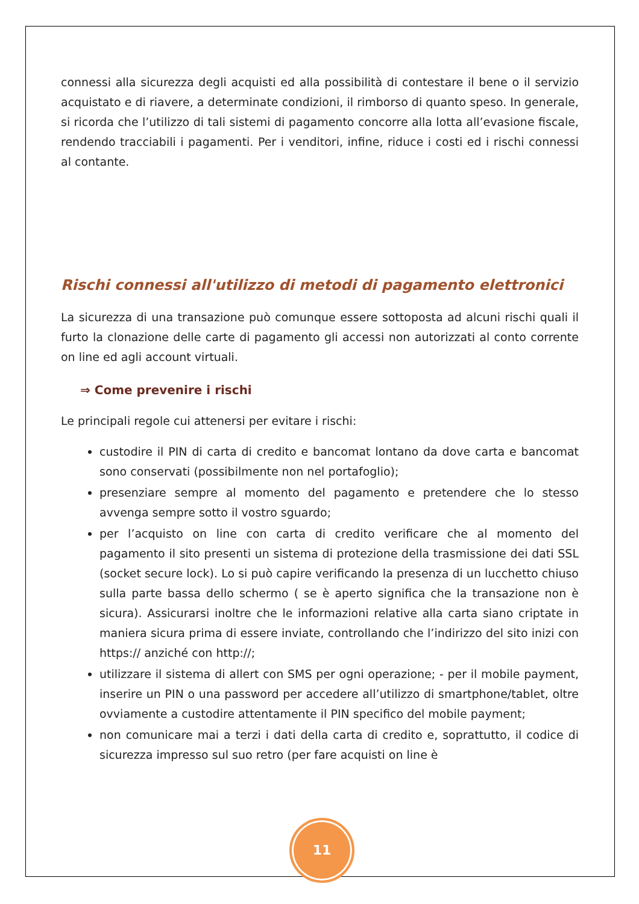connessi alla sicurezza degli acquisti ed alla possibilità di contestare il bene o il servizio acquistato e di riavere, a determinate condizioni, il rimborso di quanto speso. In generale, si ricorda che l’utilizzo di tali sistemi di pagamento concorre alla lotta all’evasione fiscale, rendendo tracciabili i pagamenti. Per i venditori, infine, riduce i costi ed i rischi connessi al contante.
Rischi connessi all'utilizzo di metodi di pagamento elettronici
La sicurezza di una transazione può comunque essere sottoposta ad alcuni rischi quali il furto la clonazione delle carte di pagamento gli accessi non autorizzati al conto corrente on line ed agli account virtuali.
⇒ Come prevenire i rischi
Le principali regole cui attenersi per evitare i rischi:
custodire il PIN di carta di credito e bancomat lontano da dove carta e bancomat sono conservati (possibilmente non nel portafoglio);
presenziare sempre al momento del pagamento e pretendere che lo stesso avvenga sempre sotto il vostro sguardo;
per l’acquisto on line con carta di credito verificare che al momento del pagamento il sito presenti un sistema di protezione della trasmissione dei dati SSL (socket secure lock). Lo si può capire verificando la presenza di un lucchetto chiuso sulla parte bassa dello schermo ( se è aperto significa che la transazione non è sicura). Assicurarsi inoltre che le informazioni relative alla carta siano criptate in maniera sicura prima di essere inviate, controllando che l’indirizzo del sito inizi con https:// anziché con http://;
utilizzare il sistema di allert con SMS per ogni operazione; - per il mobile payment, inserire un PIN o una password per accedere all’utilizzo di smartphone/tablet, oltre ovviamente a custodire attentamente il PIN specifico del mobile payment;
non comunicare mai a terzi i dati della carta di credito e, soprattutto, il codice di sicurezza impresso sul suo retro (per fare acquisti on line è
11